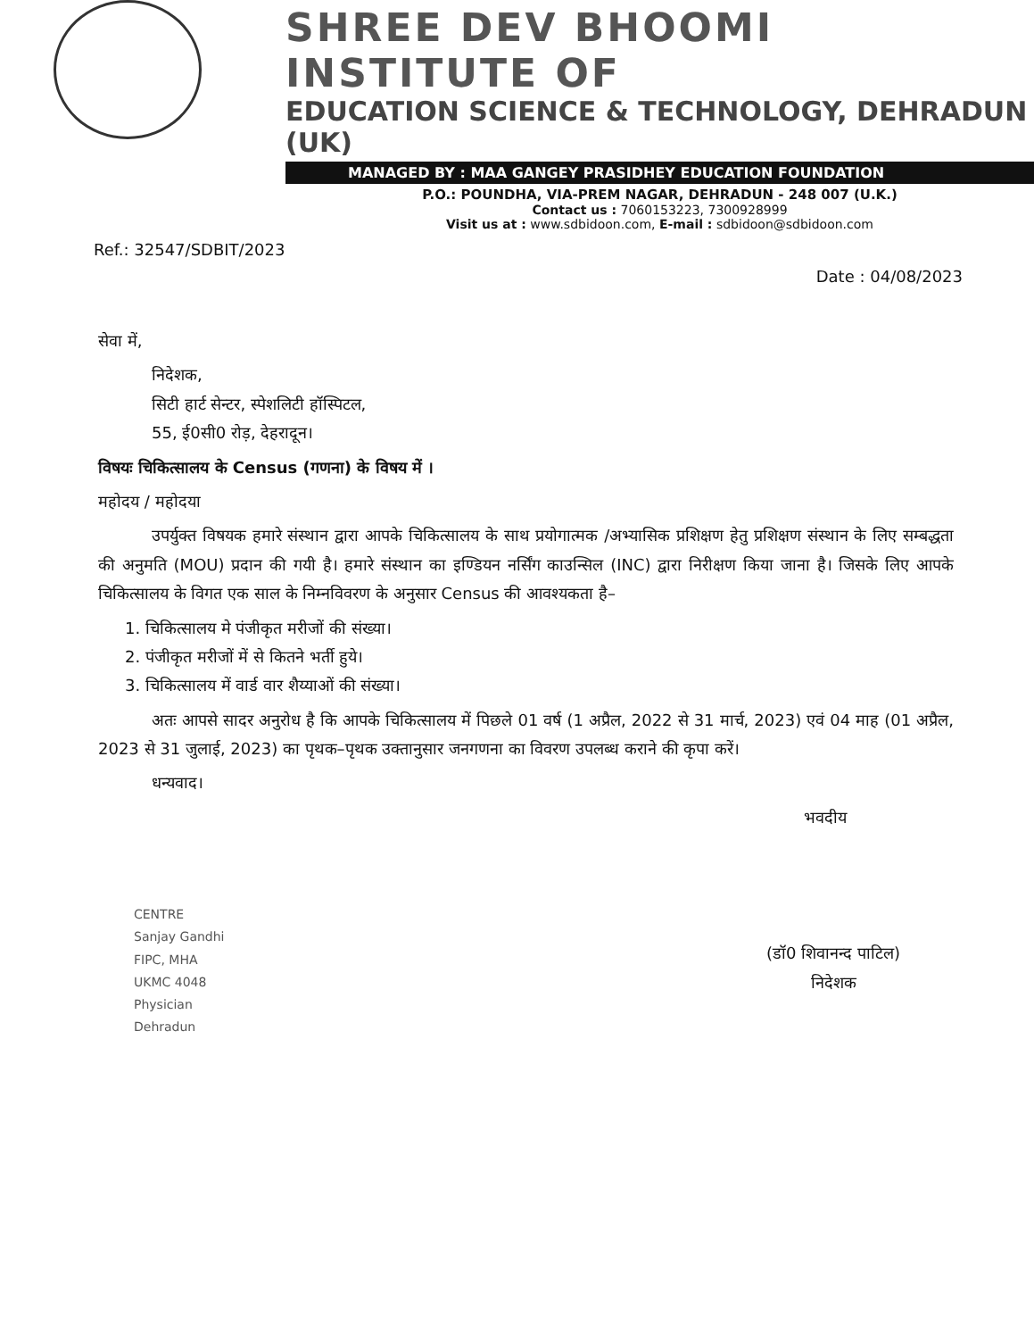SHREE DEV BHOOMI INSTITUTE OF
EDUCATION SCIENCE & TECHNOLOGY, DEHRADUN (UK)
MANAGED BY : MAA GANGEY PRASIDHEY EDUCATION FOUNDATION
P.O.: POUNDHA, VIA-PREM NAGAR, DEHRADUN - 248 007 (U.K.)
Contact us : 7060153223, 7300928999
Visit us at : www.sdbidoon.com, E-mail : sdbidoon@sdbidoon.com
Ref.: 32547/SDBIT/2023 Date : 04/08/2023
सेवा में,
निदेशक,
सिटी हार्ट सेन्टर, स्पेशलिटी हॉस्पिटल,
55, ई0सी0 रोड़, देहरादून।
विषयः चिकित्सालय के Census (गणना) के विषय में ।
महोदय / महोदया
उपर्युक्त विषयक हमारे संस्थान द्वारा आपके चिकित्सालय के साथ प्रयोगात्मक /अभ्यासिक प्रशिक्षण हेतु प्रशिक्षण संस्थान के लिए सम्बद्धता की अनुमति (MOU) प्रदान की गयी है। हमारे संस्थान का इण्डियन नर्सिंग काउन्सिल (INC) द्वारा निरीक्षण किया जाना है। जिसके लिए आपके चिकित्सालय के विगत एक साल के निम्नविवरण के अनुसार Census की आवश्यकता है–
1. चिकित्सालय मे पंजीकृत मरीजों की संख्या।
2. पंजीकृत मरीजों में से कितने भर्ती हुये।
3. चिकित्सालय में वार्ड वार शैय्याओं की संख्या।
अतः आपसे सादर अनुरोध है कि आपके चिकित्सालय में पिछले 01 वर्ष (1 अप्रैल, 2022 से 31 मार्च, 2023) एवं 04 माह (01 अप्रैल, 2023 से 31 जुलाई, 2023) का पृथक–पृथक उक्तानुसार जनगणना का विवरण उपलब्ध कराने की कृपा करें।
धन्यवाद।
भवदीय
CENTRE
Sanjay Gandhi
FIPC, MHA
UKMC 4048
Physician
Dehradun
(डॉ0 शिवानन्द पाटिल)
निदेशक